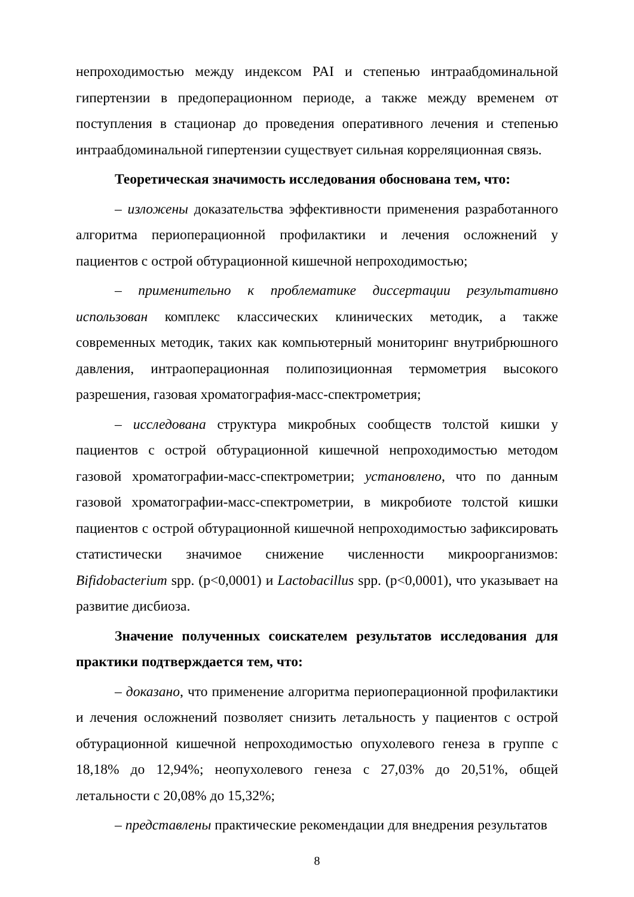непроходимостью между индексом PAI и степенью интраабдоминальной гипертензии в предоперационном периоде, а также между временем от поступления в стационар до проведения оперативного лечения и степенью интраабдоминальной гипертензии существует сильная корреляционная связь.
Теоретическая значимость исследования обоснована тем, что:
– изложены доказательства эффективности применения разработанного алгоритма периоперационной профилактики и лечения осложнений у пациентов с острой обтурационной кишечной непроходимостью;
– применительно к проблематике диссертации результативно использован комплекс классических клинических методик, а также современных методик, таких как компьютерный мониторинг внутрибрюшного давления, интраоперационная полипозиционная термометрия высокого разрешения, газовая хроматография-масс-спектрометрия;
– исследована структура микробных сообществ толстой кишки у пациентов с острой обтурационной кишечной непроходимостью методом газовой хроматографии-масс-спектрометрии; установлено, что по данным газовой хроматографии-масс-спектрометрии, в микробиоте толстой кишки пациентов с острой обтурационной кишечной непроходимостью зафиксировать статистически значимое снижение численности микроорганизмов: Bifidobacterium spp. (p<0,0001) и Lactobacillus spp. (p<0,0001), что указывает на развитие дисбиоза.
Значение полученных соискателем результатов исследования для практики подтверждается тем, что:
– доказано, что применение алгоритма периоперационной профилактики и лечения осложнений позволяет снизить летальность у пациентов с острой обтурационной кишечной непроходимостью опухолевого генеза в группе с 18,18% до 12,94%; неопухолевого генеза с 27,03% до 20,51%, общей летальности с 20,08% до 15,32%;
– представлены практические рекомендации для внедрения результатов
8